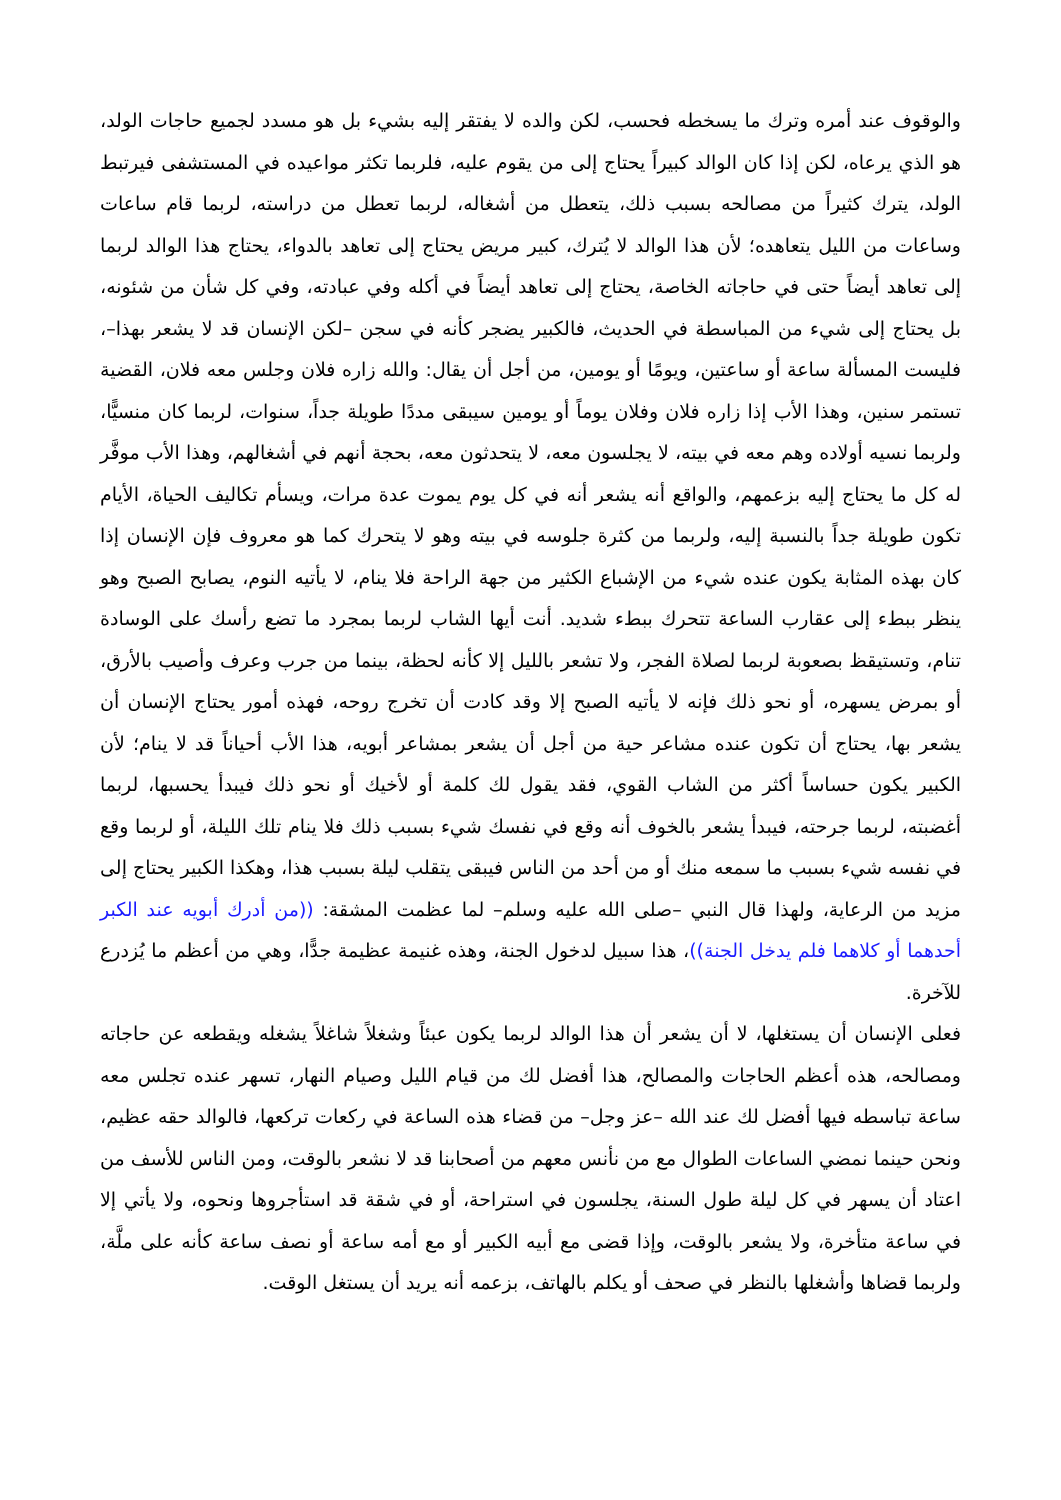والوقوف عند أمره وترك ما يسخطه فحسب، لكن والده لا يفتقر إليه بشيء بل هو مسدد لجميع حاجات الولد، هو الذي يرعاه، لكن إذا كان الوالد كبيراً يحتاج إلى من يقوم عليه، فلربما تكثر مواعيده في المستشفى فيرتبط الولد، يترك كثيراً من مصالحه بسبب ذلك، يتعطل من أشغاله، لربما تعطل من دراسته، لربما قام ساعات وساعات من الليل يتعاهده؛ لأن هذا الوالد لا يُترك، كبير مريض يحتاج إلى تعاهد بالدواء، يحتاج هذا الوالد لربما إلى تعاهد أيضاً حتى في حاجاته الخاصة، يحتاج إلى تعاهد أيضاً في أكله وفي عبادته، وفي كل شأن من شئونه، بل يحتاج إلى شيء من المباسطة في الحديث، فالكبير يضجر كأنه في سجن –لكن الإنسان قد لا يشعر بهذا–، فليست المسألة ساعة أو ساعتين، ويومًا أو يومين، من أجل أن يقال: والله زاره فلان وجلس معه فلان، القضية تستمر سنين، وهذا الأب إذا زاره فلان وفلان يوماً أو يومين سيبقى مددًا طويلة جداً، سنوات، لربما كان منسيًّا، ولربما نسيه أولاده وهم معه في بيته، لا يجلسون معه، لا يتحدثون معه، بحجة أنهم في أشغالهم، وهذا الأب موفَّر له كل ما يحتاج إليه بزعمهم، والواقع أنه يشعر أنه في كل يوم يموت عدة مرات، ويسأم تكاليف الحياة، الأيام تكون طويلة جداً بالنسبة إليه، ولربما من كثرة جلوسه في بيته وهو لا يتحرك كما هو معروف فإن الإنسان إذا كان بهذه المثابة يكون عنده شيء من الإشباع الكثير من جهة الراحة فلا ينام، لا يأتيه النوم، يصابح الصبح وهو ينظر ببطء إلى عقارب الساعة تتحرك ببطء شديد. أنت أيها الشاب لربما بمجرد ما تضع رأسك على الوسادة تنام، وتستيقظ بصعوبة لربما لصلاة الفجر، ولا تشعر بالليل إلا كأنه لحظة، بينما من جرب وعرف وأصيب بالأرق، أو بمرض يسهره، أو نحو ذلك فإنه لا يأتيه الصبح إلا وقد كادت أن تخرج روحه، فهذه أمور يحتاج الإنسان أن يشعر بها، يحتاج أن تكون عنده مشاعر حية من أجل أن يشعر بمشاعر أبويه، هذا الأب أحياناً قد لا ينام؛ لأن الكبير يكون حساساً أكثر من الشاب القوي، فقد يقول لك كلمة أو لأخيك أو نحو ذلك فيبدأ يحسبها، لربما أغضبته، لربما جرحته، فيبدأ يشعر بالخوف أنه وقع في نفسك شيء بسبب ذلك فلا ينام تلك الليلة، أو لربما وقع في نفسه شيء بسبب ما سمعه منك أو من أحد من الناس فيبقى يتقلب ليلة بسبب هذا، وهكذا الكبير يحتاج إلى مزيد من الرعاية، ولهذا قال النبي –صلى الله عليه وسلم– لما عظمت المشقة: ((من أدرك أبويه عند الكبر أحدهما أو كلاهما فلم يدخل الجنة))، هذا سبيل لدخول الجنة، وهذه غنيمة عظيمة جدًّا، وهي من أعظم ما يُزدرع للآخرة.
فعلى الإنسان أن يستغلها، لا أن يشعر أن هذا الوالد لربما يكون عبئاً وشغلاً شاغلاً يشغله ويقطعه عن حاجاته ومصالحه، هذه أعظم الحاجات والمصالح، هذا أفضل لك من قيام الليل وصيام النهار، تسهر عنده تجلس معه ساعة تباسطه فيها أفضل لك عند الله –عز وجل– من قضاء هذه الساعة في ركعات تركعها، فالوالد حقه عظيم، ونحن حينما نمضي الساعات الطوال مع من نأنس معهم من أصحابنا قد لا نشعر بالوقت، ومن الناس للأسف من اعتاد أن يسهر في كل ليلة طول السنة، يجلسون في استراحة، أو في شقة قد استأجروها ونحوه، ولا يأتي إلا في ساعة متأخرة، ولا يشعر بالوقت، وإذا قضى مع أبيه الكبير أو مع أمه ساعة أو نصف ساعة كأنه على ملَّة، ولربما قضاها وأشغلها بالنظر في صحف أو يكلم بالهاتف، بزعمه أنه يريد أن يستغل الوقت.